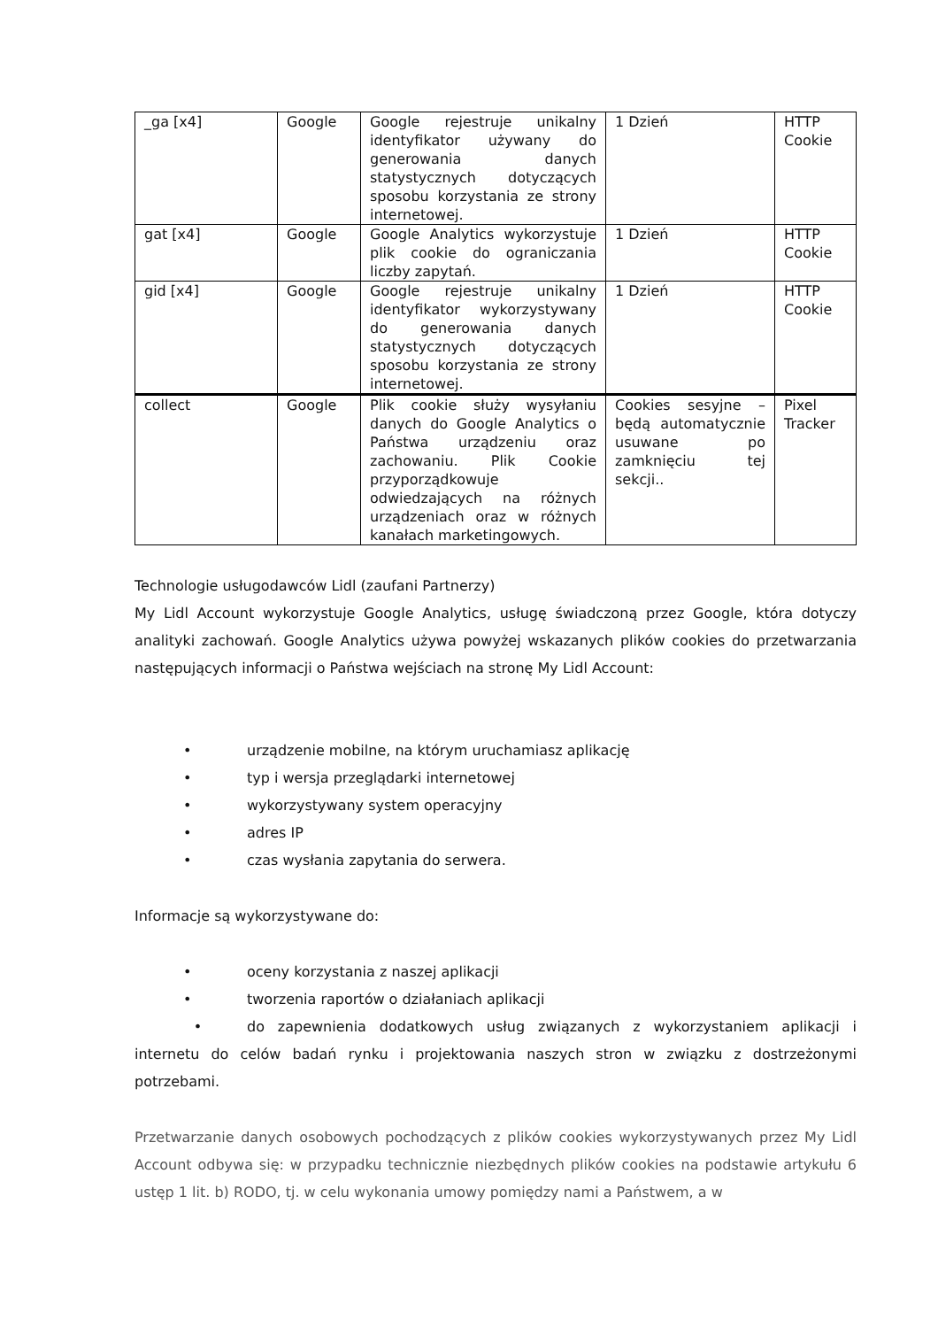| _ga [x4] | Google | Google rejestruje unikalny identyfikator używany do generowania danych statystycznych dotyczących sposobu korzystania ze strony internetowej. | 1 Dzień | HTTP Cookie |
| gat [x4] | Google | Google Analytics wykorzystuje plik cookie do ograniczania liczby zapytań. | 1 Dzień | HTTP Cookie |
| gid [x4] | Google | Google rejestruje unikalny identyfikator wykorzystywany do generowania danych statystycznych dotyczących sposobu korzystania ze strony internetowej. | 1 Dzień | HTTP Cookie |
| collect | Google | Plik cookie służy wysyłaniu danych do Google Analytics o Państwa urządzeniu oraz zachowaniu. Plik Cookie przyporządkowuje odwiedzających na różnych urządzeniach oraz w różnych kanałach marketingowych. | Cookies sesyjne – będą automatycznie usuwane po zamknięciu tej sekcji.. | Pixel Tracker |
Technologie usługodawców Lidl (zaufani Partnerzy)
My Lidl Account wykorzystuje Google Analytics, usługę świadczoną przez Google, która dotyczy analityki zachowań. Google Analytics używa powyżej wskazanych plików cookies do przetwarzania następujących informacji o Państwa wejściach na stronę My Lidl Account:
• urządzenie mobilne, na którym uruchamiasz aplikację
• typ i wersja przeglądarki internetowej
• wykorzystywany system operacyjny
• adres IP
• czas wysłania zapytania do serwera.
Informacje są wykorzystywane do:
• oceny korzystania z naszej aplikacji
• tworzenia raportów o działaniach aplikacji
• do zapewnienia dodatkowych usług związanych z wykorzystaniem aplikacji i internetu do celów badań rynku i projektowania naszych stron w związku z dostrzeżonymi potrzebami.
Przetwarzanie danych osobowych pochodzących z plików cookies wykorzystywanych przez My Lidl Account odbywa się: w przypadku technicznie niezbędnych plików cookies na podstawie artykułu 6 ustęp 1 lit. b) RODO, tj. w celu wykonania umowy pomiędzy nami a Państwem, a w